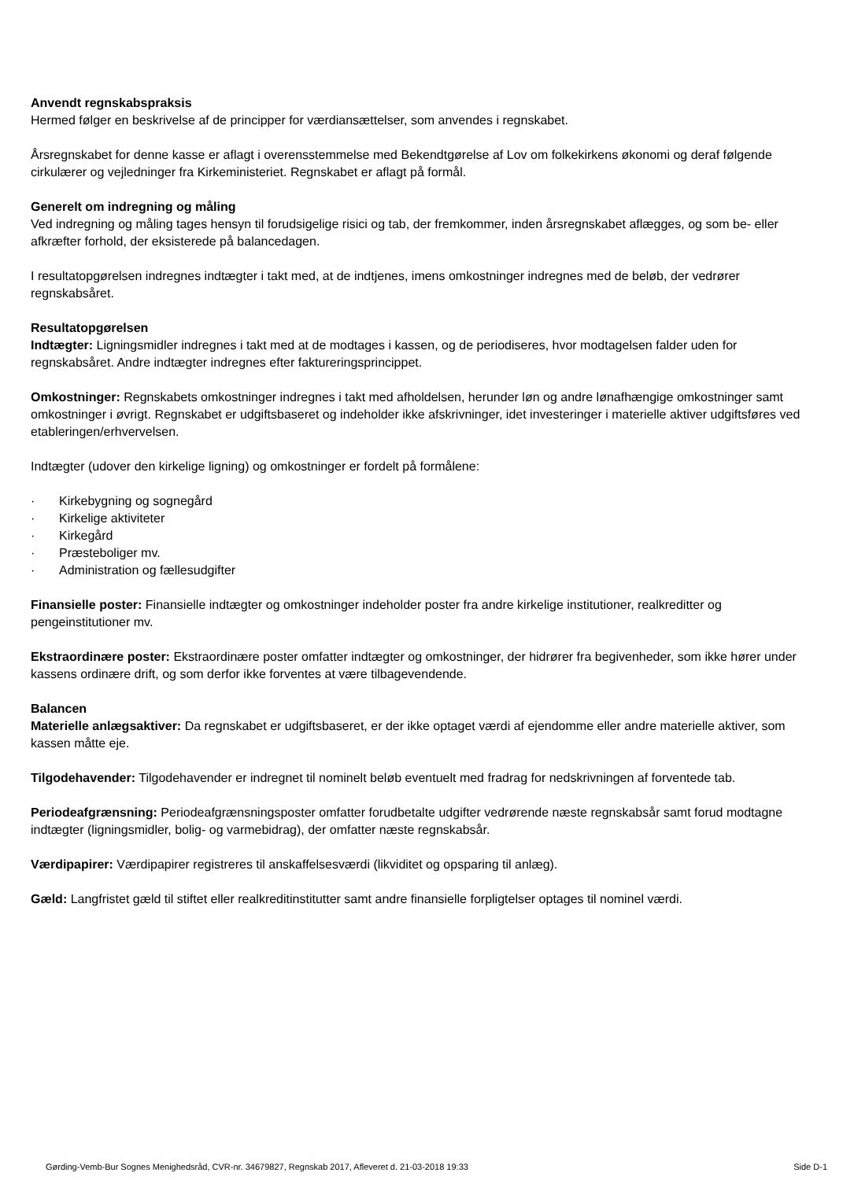Anvendt regnskabspraksis
Hermed følger en beskrivelse af de principper for værdiansættelser, som anvendes i regnskabet.
Årsregnskabet for denne kasse er aflagt i overensstemmelse med Bekendtgørelse af Lov om folkekirkens økonomi og deraf følgende cirkulærer og vejledninger fra Kirkeministeriet. Regnskabet er aflagt på formål.
Generelt om indregning og måling
Ved indregning og måling tages hensyn til forudsigelige risici og tab, der fremkommer, inden årsregnskabet aflægges, og som be- eller afkræfter forhold, der eksisterede på balancedagen.
I resultatopgørelsen indregnes indtægter i takt med, at de indtjenes, imens omkostninger indregnes med de beløb, der vedrører regnskabsåret.
Resultatopgørelsen
Indtægter: Ligningsmidler indregnes i takt med at de modtages i kassen, og de periodiseres, hvor modtagelsen falder uden for regnskabsåret. Andre indtægter indregnes efter faktureringsprincippet.
Omkostninger: Regnskabets omkostninger indregnes i takt med afholdelsen, herunder løn og andre lønafhængige omkostninger samt omkostninger i øvrigt. Regnskabet er udgiftsbaseret og indeholder ikke afskrivninger, idet investeringer i materielle aktiver udgiftsføres ved etableringen/erhvervelsen.
Indtægter (udover den kirkelige ligning) og omkostninger er fordelt på formålene:
· Kirkebygning og sognegård
· Kirkelige aktiviteter
· Kirkegård
· Præsteboliger mv.
· Administration og fællesudgifter
Finansielle poster: Finansielle indtægter og omkostninger indeholder poster fra andre kirkelige institutioner, realkreditter og pengeinstitutioner mv.
Ekstraordinære poster: Ekstraordinære poster omfatter indtægter og omkostninger, der hidrører fra begivenheder, som ikke hører under kassens ordinære drift, og som derfor ikke forventes at være tilbagevendende.
Balancen
Materielle anlægsaktiver: Da regnskabet er udgiftsbaseret, er der ikke optaget værdi af ejendomme eller andre materielle aktiver, som kassen måtte eje.
Tilgodehavender: Tilgodehavender er indregnet til nominelt beløb eventuelt med fradrag for nedskrivningen af forventede tab.
Periodeafgrænsning: Periodeafgrænsningsposter omfatter forudbetalte udgifter vedrørende næste regnskabsår samt forud modtagne indtægter (ligningsmidler, bolig- og varmebidrag), der omfatter næste regnskabsår.
Værdipapirer: Værdipapirer registreres til anskaffelsesværdi (likviditet og opsparing til anlæg).
Gæld: Langfristet gæld til stiftet eller realkreditinstitutter samt andre finansielle forpligtelser optages til nominel værdi.
Gørding-Vemb-Bur Sognes Menighedsråd, CVR-nr. 34679827, Regnskab 2017, Afleveret d. 21-03-2018 19:33 Side D-1